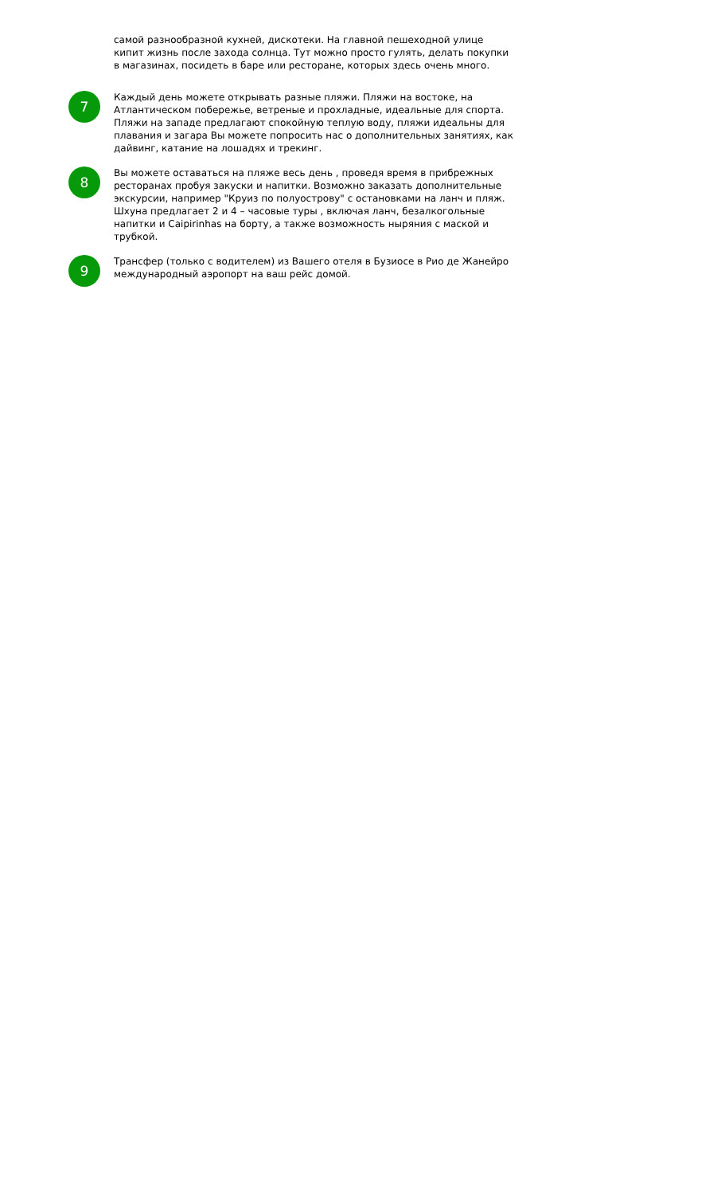самой разнообразной кухней, дискотеки. На главной пешеходной улице кипит жизнь после захода солнца. Тут можно просто гулять, делать покупки в магазинах, посидеть в баре или ресторане, которых здесь очень много.
7
Каждый день можете открывать разные пляжи. Пляжи на востоке, на Атлантическом побережье, ветреные и прохладные, идеальные для спорта. Пляжи на западе предлагают спокойную теплую воду, пляжи идеальны для плавания и загара Вы можете попросить нас о дополнительных занятиях, как дайвинг, катание на лошадях и трекинг.
8
Вы можете оставаться на пляже весь день , проведя время в прибрежных ресторанах пробуя закуски и напитки. Возможно заказать дополнительные экскурсии, например "Круиз по полуострову" с остановками на ланч и пляж. Шхуна предлагает 2 и 4 – часовые туры , включая ланч, безалкогольные напитки и Caipirinhas на борту, а также возможность ныряния с маской и трубкой.
9
Трансфер (только с водителем) из Вашего отеля в Бузиосе в Рио де Жанейро международный аэропорт на ваш рейс домой.